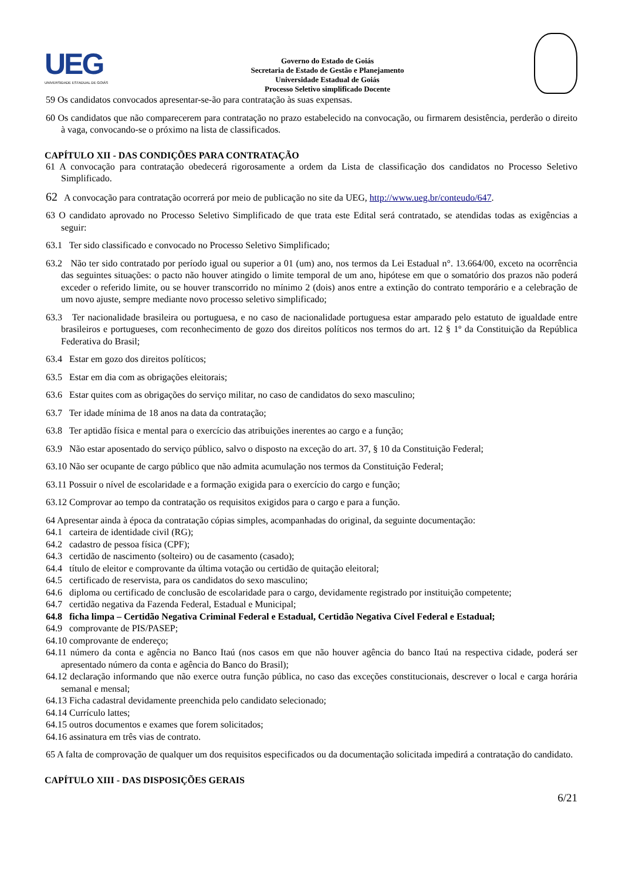UEG
UNIVERSIDADE ESTADUAL DE GOIÁS
Governo do Estado de Goiás
Secretaria de Estado de Gestão e Planejamento
Universidade Estadual de Goiás
Processo Seletivo simplificado Docente
59 Os candidatos convocados apresentar-se-ão para contratação às suas expensas.
60 Os candidatos que não comparecerem para contratação no prazo estabelecido na convocação, ou firmarem desistência, perderão o direito à vaga, convocando-se o próximo na lista de classificados.
CAPÍTULO XII - DAS CONDIÇÕES PARA CONTRATAÇÃO
61 A convocação para contratação obedecerá rigorosamente a ordem da Lista de classificação dos candidatos no Processo Seletivo Simplificado.
62 A convocação para contratação ocorrerá por meio de publicação no site da UEG, http://www.ueg.br/conteudo/647.
63 O candidato aprovado no Processo Seletivo Simplificado de que trata este Edital será contratado, se atendidas todas as exigências a seguir:
63.1 Ter sido classificado e convocado no Processo Seletivo Simplificado;
63.2 Não ter sido contratado por período igual ou superior a 01 (um) ano, nos termos da Lei Estadual n°. 13.664/00, exceto na ocorrência das seguintes situações: o pacto não houver atingido o limite temporal de um ano, hipótese em que o somatório dos prazos não poderá exceder o referido limite, ou se houver transcorrido no mínimo 2 (dois) anos entre a extinção do contrato temporário e a celebração de um novo ajuste, sempre mediante novo processo seletivo simplificado;
63.3 Ter nacionalidade brasileira ou portuguesa, e no caso de nacionalidade portuguesa estar amparado pelo estatuto de igualdade entre brasileiros e portugueses, com reconhecimento de gozo dos direitos políticos nos termos do art. 12 § 1º da Constituição da República Federativa do Brasil;
63.4 Estar em gozo dos direitos políticos;
63.5 Estar em dia com as obrigações eleitorais;
63.6 Estar quites com as obrigações do serviço militar, no caso de candidatos do sexo masculino;
63.7 Ter idade mínima de 18 anos na data da contratação;
63.8 Ter aptidão física e mental para o exercício das atribuições inerentes ao cargo e a função;
63.9 Não estar aposentado do serviço público, salvo o disposto na exceção do art. 37, § 10 da Constituição Federal;
63.10 Não ser ocupante de cargo público que não admita acumulação nos termos da Constituição Federal;
63.11 Possuir o nível de escolaridade e a formação exigida para o exercício do cargo e função;
63.12 Comprovar ao tempo da contratação os requisitos exigidos para o cargo e para a função.
64 Apresentar ainda à época da contratação cópias simples, acompanhadas do original, da seguinte documentação:
64.1 carteira de identidade civil (RG);
64.2 cadastro de pessoa física (CPF);
64.3 certidão de nascimento (solteiro) ou de casamento (casado);
64.4 título de eleitor e comprovante da última votação ou certidão de quitação eleitoral;
64.5 certificado de reservista, para os candidatos do sexo masculino;
64.6 diploma ou certificado de conclusão de escolaridade para o cargo, devidamente registrado por instituição competente;
64.7 certidão negativa da Fazenda Federal, Estadual e Municipal;
64.8 ficha limpa – Certidão Negativa Criminal Federal e Estadual, Certidão Negativa Cível Federal e Estadual;
64.9 comprovante de PIS/PASEP;
64.10 comprovante de endereço;
64.11 número da conta e agência no Banco Itaú (nos casos em que não houver agência do banco Itaú na respectiva cidade, poderá ser apresentado número da conta e agência do Banco do Brasil);
64.12 declaração informando que não exerce outra função pública, no caso das exceções constitucionais, descrever o local e carga horária semanal e mensal;
64.13 Ficha cadastral devidamente preenchida pelo candidato selecionado;
64.14 Currículo lattes;
64.15 outros documentos e exames que forem solicitados;
64.16 assinatura em três vias de contrato.
65 A falta de comprovação de qualquer um dos requisitos especificados ou da documentação solicitada impedirá a contratação do candidato.
CAPÍTULO XIII - DAS DISPOSIÇÕES GERAIS
6/21